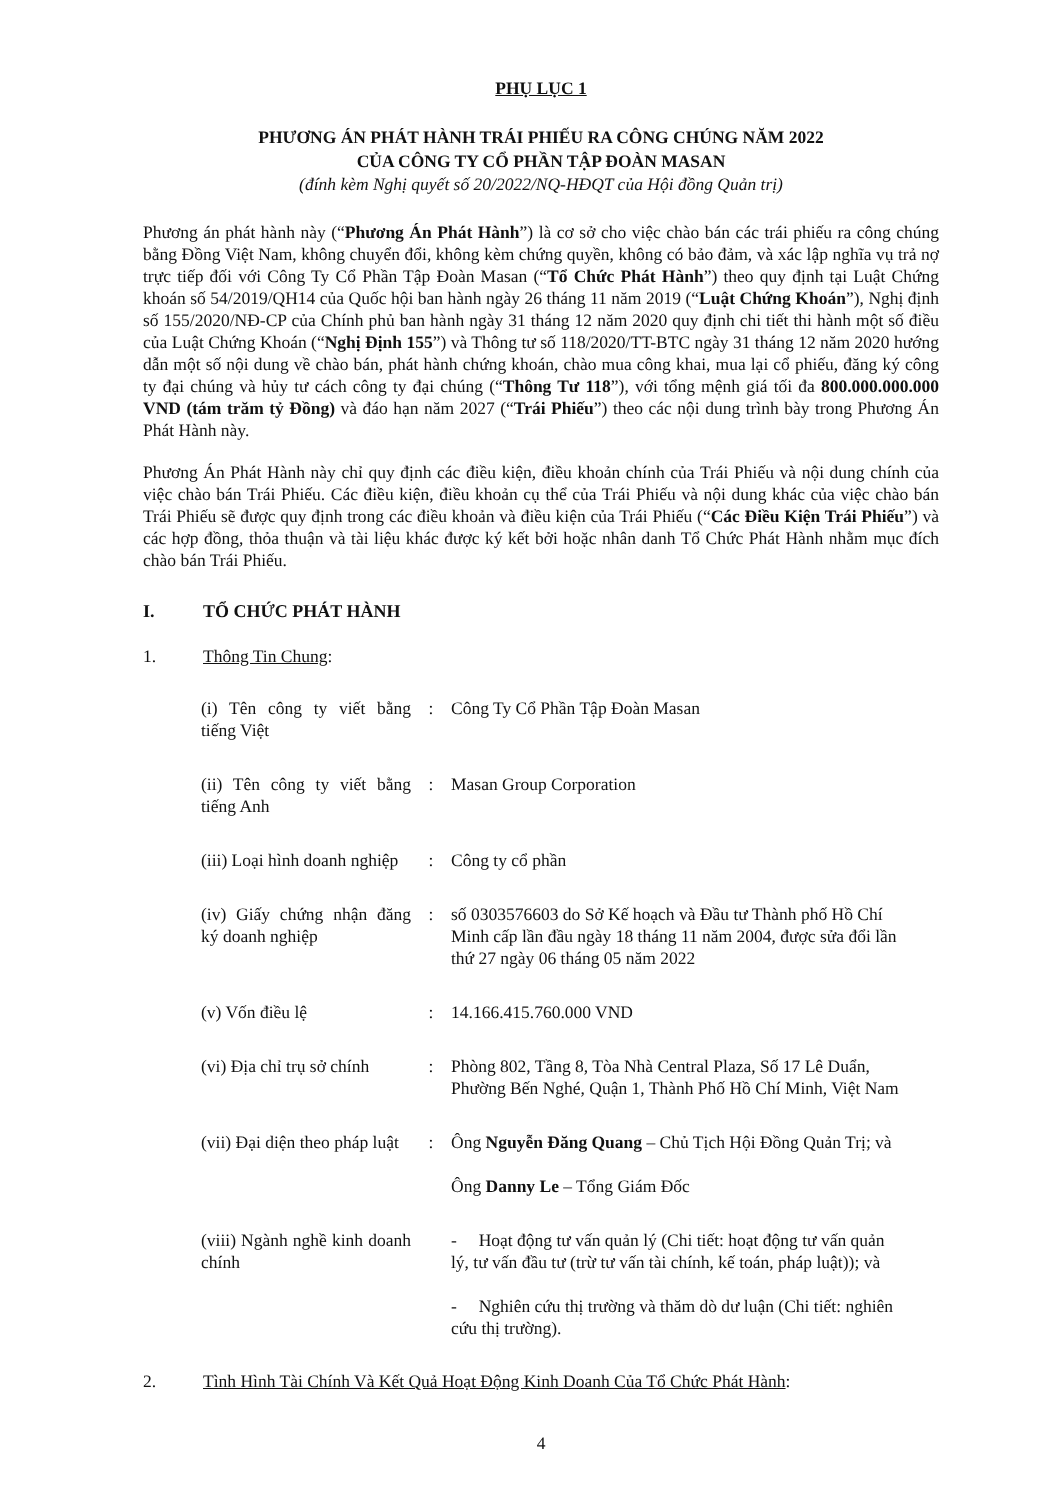PHỤ LỤC 1
PHƯƠNG ÁN PHÁT HÀNH TRÁI PHIẾU RA CÔNG CHÚNG NĂM 2022
CỦA CÔNG TY CỔ PHẦN TẬP ĐOÀN MASAN
(đính kèm Nghị quyết số 20/2022/NQ-HĐQT của Hội đồng Quản trị)
Phương án phát hành này (“Phương Án Phát Hành”) là cơ sở cho việc chào bán các trái phiếu ra công chúng bằng Đồng Việt Nam, không chuyển đổi, không kèm chứng quyền, không có bảo đảm, và xác lập nghĩa vụ trả nợ trực tiếp đối với Công Ty Cổ Phần Tập Đoàn Masan (“Tổ Chức Phát Hành”) theo quy định tại Luật Chứng khoán số 54/2019/QH14 của Quốc hội ban hành ngày 26 tháng 11 năm 2019 (“Luật Chứng Khoán”), Nghị định số 155/2020/NĐ-CP của Chính phủ ban hành ngày 31 tháng 12 năm 2020 quy định chi tiết thi hành một số điều của Luật Chứng Khoán (“Nghị Định 155”) và Thông tư số 118/2020/TT-BTC ngày 31 tháng 12 năm 2020 hướng dẫn một số nội dung về chào bán, phát hành chứng khoán, chào mua công khai, mua lại cổ phiếu, đăng ký công ty đại chúng và hủy tư cách công ty đại chúng (“Thông Tư 118”), với tổng mệnh giá tối đa 800.000.000.000 VND (tám trăm tỷ Đồng) và đáo hạn năm 2027 (“Trái Phiếu”) theo các nội dung trình bày trong Phương Án Phát Hành này.
Phương Án Phát Hành này chỉ quy định các điều kiện, điều khoản chính của Trái Phiếu và nội dung chính của việc chào bán Trái Phiếu. Các điều kiện, điều khoản cụ thể của Trái Phiếu và nội dung khác của việc chào bán Trái Phiếu sẽ được quy định trong các điều khoản và điều kiện của Trái Phiếu (“Các Điều Kiện Trái Phiếu”) và các hợp đồng, thỏa thuận và tài liệu khác được ký kết bởi hoặc nhân danh Tổ Chức Phát Hành nhằm mục đích chào bán Trái Phiếu.
I. TỔ CHỨC PHÁT HÀNH
1. Thông Tin Chung:
| (i) Tên công ty viết bằng tiếng Việt | : | Công Ty Cổ Phần Tập Đoàn Masan |
| (ii) Tên công ty viết bằng tiếng Anh | : | Masan Group Corporation |
| (iii) Loại hình doanh nghiệp | : | Công ty cổ phần |
| (iv) Giấy chứng nhận đăng ký doanh nghiệp | : | số 0303576603 do Sở Kế hoạch và Đầu tư Thành phố Hồ Chí Minh cấp lần đầu ngày 18 tháng 11 năm 2004, được sửa đổi lần thứ 27 ngày 06 tháng 05 năm 2022 |
| (v) Vốn điều lệ | : | 14.166.415.760.000 VND |
| (vi) Địa chỉ trụ sở chính | : | Phòng 802, Tầng 8, Tòa Nhà Central Plaza, Số 17 Lê Duẩn, Phường Bến Nghé, Quận 1, Thành Phố Hồ Chí Minh, Việt Nam |
| (vii) Đại diện theo pháp luật | : | Ông Nguyễn Đăng Quang – Chủ Tịch Hội Đồng Quản Trị; và Ông Danny Le – Tổng Giám Đốc |
| (viii) Ngành nghề kinh doanh chính | | - Hoạt động tư vấn quản lý (Chi tiết: hoạt động tư vấn quản lý, tư vấn đầu tư (trừ tư vấn tài chính, kế toán, pháp luật)); và - Nghiên cứu thị trường và thăm dò dư luận (Chi tiết: nghiên cứu thị trường). |
2. Tình Hình Tài Chính Và Kết Quả Hoạt Động Kinh Doanh Của Tổ Chức Phát Hành:
4